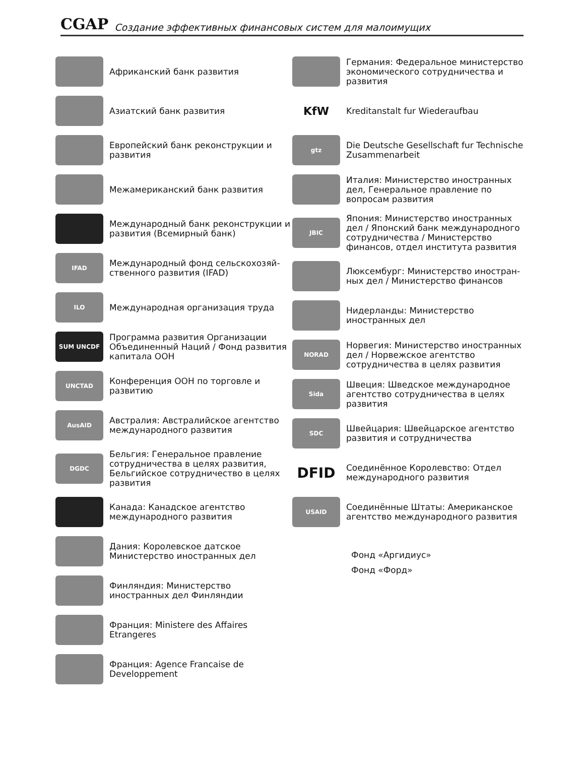CGAP Создание эффективных финансовых систем для малоимущих
Африканский банк развития
Азиатский банк развития
Европейский банк реконструкции и развития
Межамериканский банк развития
Международный банк реконструкции и развития (Всемирный банк)
IFAD
Международный фонд сельскохозяй-ственного развития (IFAD)
ILO
Международная организация труда
SUM UNCDF
Программа развития Организации Объединенный Наций / Фонд развития капитала ООН
UNCTAD
Конференция ООН по торговле и развитию
AusAID
Австралия: Австралийское агентство международного развития
DGDC
Бельгия: Генеральное правление сотрудничества в целях развития, Бельгийское сотрудничество в целях развития
Канада: Канадское агентство международного развития
Дания: Королевское датское Министерство иностранных дел
Финляндия: Министерство иностранных дел Финляндии
Франция: Ministere des Affaires Etrangeres
Франция: Agence Francaise de Developpement
Германия: Федеральное министерство экономического сотрудничества и развития
KfW
Kreditanstalt fur Wiederaufbau
gtz
Die Deutsche Gesellschaft fur Technische Zusammenarbeit
Италия: Министерство иностранных дел, Генеральное правление по вопросам развития
JBIC
Япония: Министерство иностранных дел / Японский банк международного сотрудничества / Министерство финансов, отдел института развития
Люксембург: Министерство иностран-ных дел / Министерство финансов
Нидерланды: Министерство иностранных дел
NORAD
Норвегия: Министерство иностранных дел / Норвежское агентство сотрудничества в целях развития
Sida
Швеция: Шведское международное агентство сотрудничества в целях развития
SDC
Швейцария: Швейцарское агентство развития и сотрудничества
DFID
Соединённое Королевство: Отдел международного развития
USAID
Соединённые Штаты: Американское агентство международного развития
Фонд «Аргидиус»
Фонд «Форд»